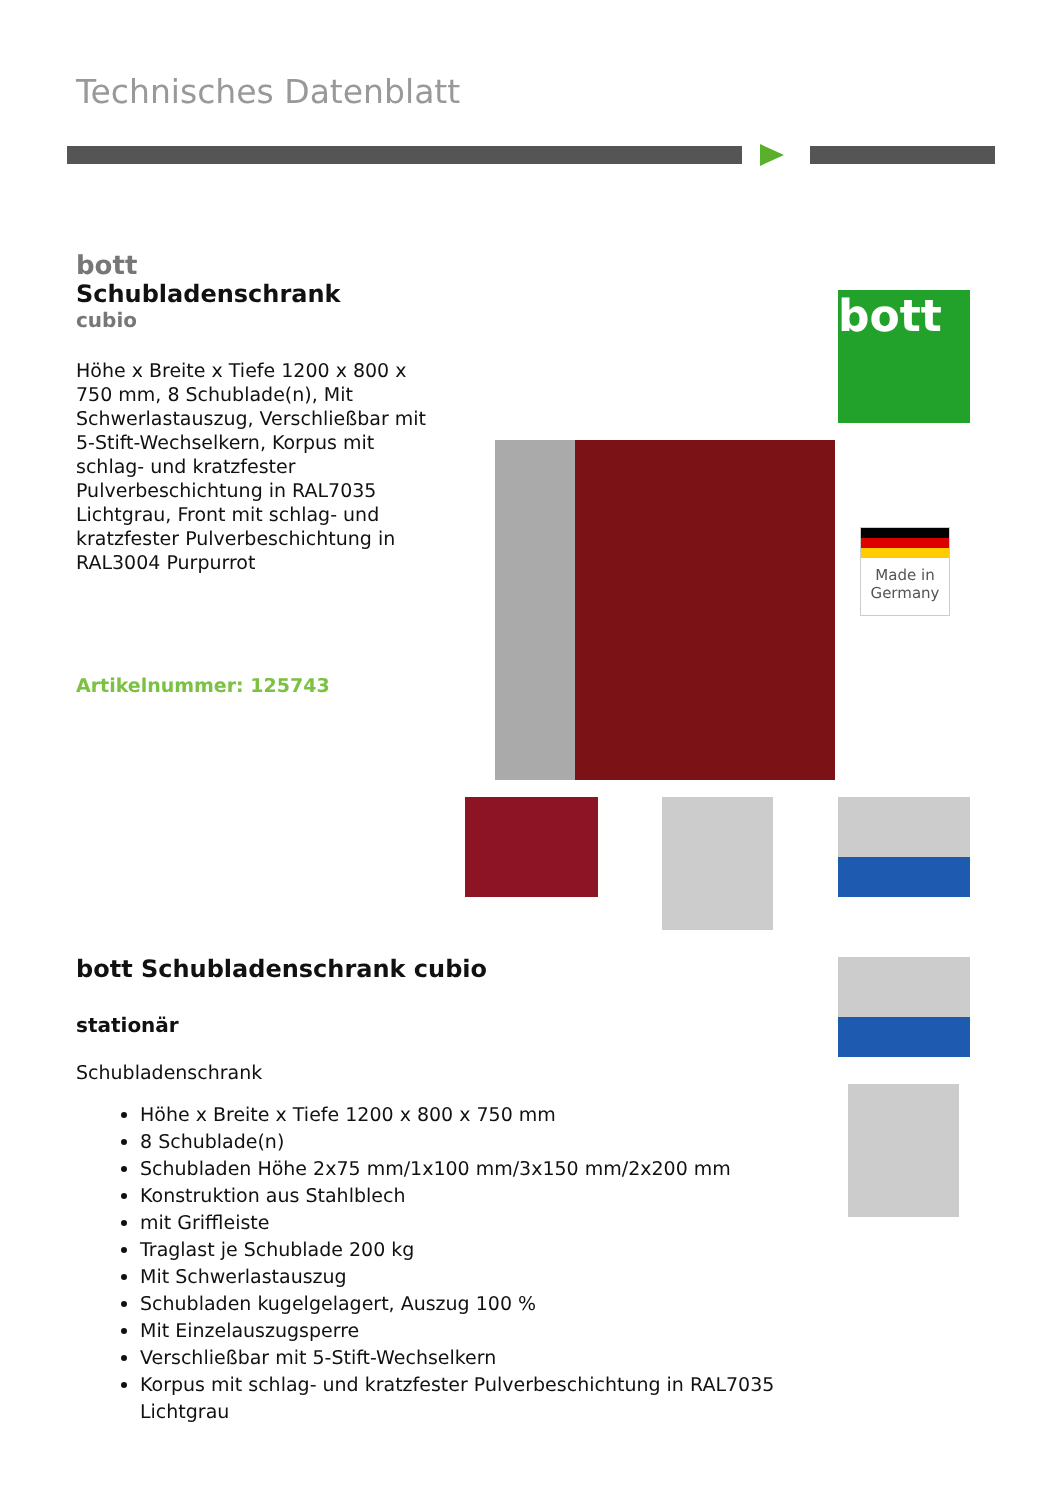Technisches Datenblatt
bott
Schubladenschrank
cubio
Höhe x Breite x Tiefe 1200 x 800 x 750 mm, 8 Schublade(n), Mit Schwerlastauszug, Verschließbar mit 5-Stift-Wechselkern, Korpus mit schlag- und kratzfester Pulverbeschichtung in RAL7035 Lichtgrau, Front mit schlag- und kratzfester Pulverbeschichtung in RAL3004 Purpurrot
Artikelnummer: 125743
bott
Made in Germany
bott Schubladenschrank cubio
stationär
Schubladenschrank
Höhe x Breite x Tiefe 1200 x 800 x 750 mm
8 Schublade(n)
Schubladen Höhe 2x75 mm/1x100 mm/3x150 mm/2x200 mm
Konstruktion aus Stahlblech
mit Griffleiste
Traglast je Schublade 200 kg
Mit Schwerlastauszug
Schubladen kugelgelagert, Auszug 100 %
Mit Einzelauszugsperre
Verschließbar mit 5-Stift-Wechselkern
Korpus mit schlag- und kratzfester Pulverbeschichtung in RAL7035 Lichtgrau